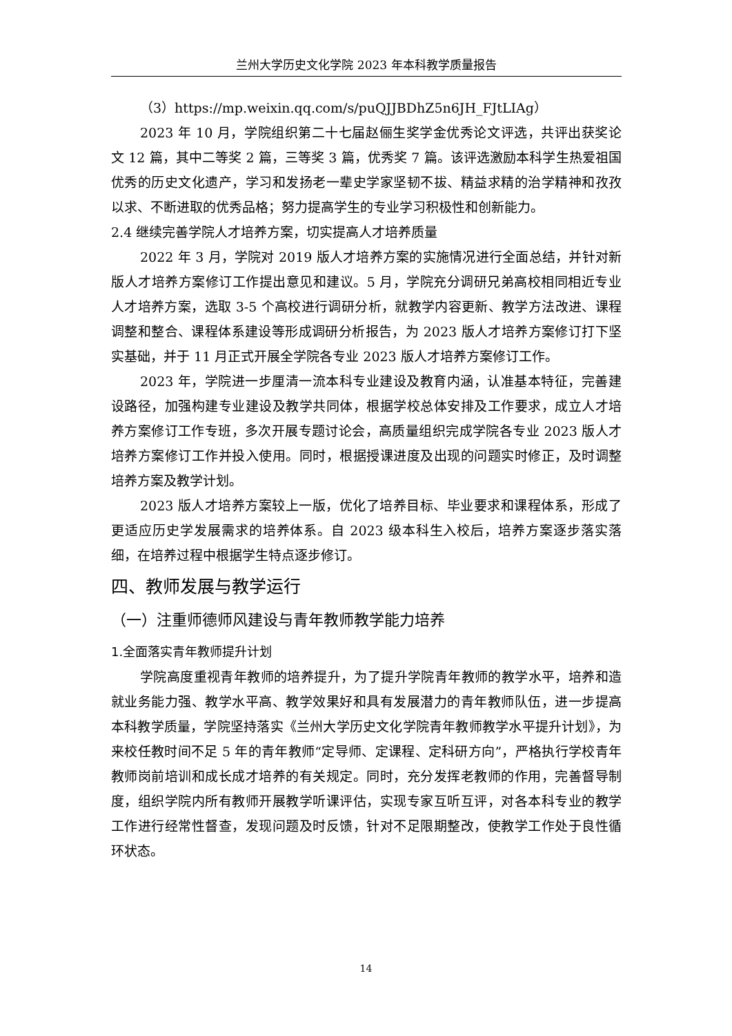兰州大学历史文化学院 2023 年本科教学质量报告
（3）https://mp.weixin.qq.com/s/puQJJBDhZ5n6JH_FJtLIAg）
2023 年 10 月，学院组织第二十七届赵俪生奖学金优秀论文评选，共评出获奖论文 12 篇，其中二等奖 2 篇，三等奖 3 篇，优秀奖 7 篇。该评选激励本科学生热爱祖国优秀的历史文化遗产，学习和发扬老一辈史学家坚韧不拔、精益求精的治学精神和孜孜以求、不断进取的优秀品格；努力提高学生的专业学习积极性和创新能力。
2.4 继续完善学院人才培养方案，切实提高人才培养质量
2022 年 3 月，学院对 2019 版人才培养方案的实施情况进行全面总结，并针对新版人才培养方案修订工作提出意见和建议。5 月，学院充分调研兄弟高校相同相近专业人才培养方案，选取 3-5 个高校进行调研分析，就教学内容更新、教学方法改进、课程调整和整合、课程体系建设等形成调研分析报告，为 2023 版人才培养方案修订打下坚实基础，并于 11 月正式开展全学院各专业 2023 版人才培养方案修订工作。
2023 年，学院进一步厘清一流本科专业建设及教育内涵，认准基本特征，完善建设路径，加强构建专业建设及教学共同体，根据学校总体安排及工作要求，成立人才培养方案修订工作专班，多次开展专题讨论会，高质量组织完成学院各专业 2023 版人才培养方案修订工作并投入使用。同时，根据授课进度及出现的问题实时修正，及时调整培养方案及教学计划。
2023 版人才培养方案较上一版，优化了培养目标、毕业要求和课程体系，形成了更适应历史学发展需求的培养体系。自 2023 级本科生入校后，培养方案逐步落实落细，在培养过程中根据学生特点逐步修订。
四、教师发展与教学运行
（一）注重师德师风建设与青年教师教学能力培养
1.全面落实青年教师提升计划
学院高度重视青年教师的培养提升，为了提升学院青年教师的教学水平，培养和造就业务能力强、教学水平高、教学效果好和具有发展潜力的青年教师队伍，进一步提高本科教学质量，学院坚持落实《兰州大学历史文化学院青年教师教学水平提升计划》，为来校任教时间不足 5 年的青年教师“定导师、定课程、定科研方向”，严格执行学校青年教师岗前培训和成长成才培养的有关规定。同时，充分发挥老教师的作用，完善督导制度，组织学院内所有教师开展教学听课评估，实现专家互听互评，对各本科专业的教学工作进行经常性督查，发现问题及时反馈，针对不足限期整改，使教学工作处于良性循环状态。
14